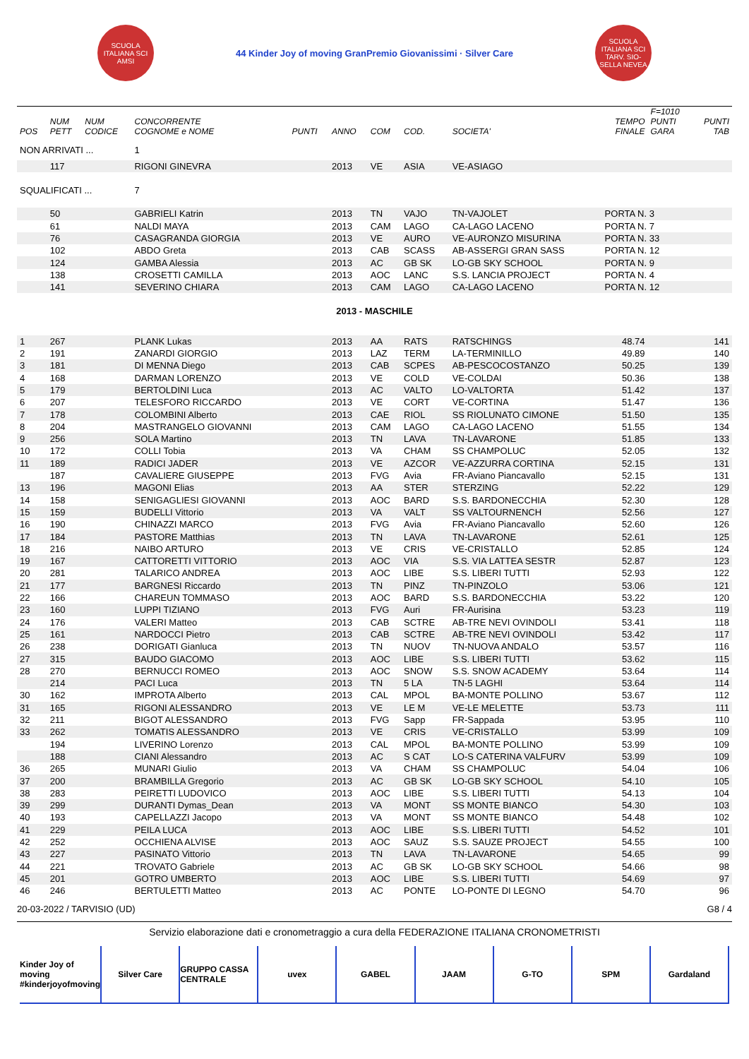SCUOLA ITALIANA SCI AMSI
44 Kinder Joy of moving GranPremio Giovanissimi · Silver Care
SCUOLA ITALIANA SCI TARV. SIO-SELLA NEVEA
| POS | NUM PETT | NUM CODICE | CONCORRENTE COGNOME e NOME | PUNTI | ANNO | COM | COD. | SOCIETA' | TEMPO FINALE | F=1010 PUNTI GARA | PUNTI TAB |
| --- | --- | --- | --- | --- | --- | --- | --- | --- | --- | --- | --- |
| NON ARRIVATI ... | | | 1 | | | | | | | | |
| | 117 | | RIGONI GINEVRA | | 2013 | VE | ASIA | VE-ASIAGO | | | |
| SQUALIFICATI ... | | | 7 | | | | | | | | |
| | 50 | | GABRIELI Katrin | | 2013 | TN | VAJO | TN-VAJOLET | PORTA N. 3 | | |
| | 61 | | NALDI MAYA | | 2013 | CAM | LAGO | CA-LAGO LACENO | PORTA N. 7 | | |
| | 76 | | CASAGRANDA GIORGIA | | 2013 | VE | AURO | VE-AURONZO MISURINA | PORTA N. 33 | | |
| | 102 | | ABDO Greta | | 2013 | CAB | SCASS | AB-ASSERGI GRAN SASS | PORTA N. 12 | | |
| | 124 | | GAMBA Alessia | | 2013 | AC | GB SK | LO-GB SKY SCHOOL | PORTA N. 9 | | |
| | 138 | | CROSETTI CAMILLA | | 2013 | AOC | LANC | S.S. LANCIA PROJECT | PORTA N. 4 | | |
| | 141 | | SEVERINO CHIARA | | 2013 | CAM | LAGO | CA-LAGO LACENO | PORTA N. 12 | | |
| 2013 - MASCHILE | | | | | | | | | | | |
| 1 | 267 | | PLANK Lukas | | 2013 | AA | RATS | RATSCHINGS | 48.74 | | 141 |
| 2 | 191 | | ZANARDI GIORGIO | | 2013 | LAZ | TERM | LA-TERMINILLO | 49.89 | | 140 |
| 3 | 181 | | DI MENNA Diego | | 2013 | CAB | SCPES | AB-PESCOCOSTANZO | 50.25 | | 139 |
| 4 | 168 | | DARMAN LORENZO | | 2013 | VE | COLD | VE-COLDAI | 50.36 | | 138 |
| 5 | 179 | | BERTOLDINI Luca | | 2013 | AC | VALTO | LO-VALTORTA | 51.42 | | 137 |
| 6 | 207 | | TELESFORO RICCARDO | | 2013 | VE | CORT | VE-CORTINA | 51.47 | | 136 |
| 7 | 178 | | COLOMBINI Alberto | | 2013 | CAE | RIOL | SS RIOLUNATO CIMONE | 51.50 | | 135 |
| 8 | 204 | | MASTRANGELO GIOVANNI | | 2013 | CAM | LAGO | CA-LAGO LACENO | 51.55 | | 134 |
| 9 | 256 | | SOLA Martino | | 2013 | TN | LAVA | TN-LAVARONE | 51.85 | | 133 |
| 10 | 172 | | COLLI Tobia | | 2013 | VA | CHAM | SS CHAMPOLUC | 52.05 | | 132 |
| 11 | 189 | | RADICI JADER | | 2013 | VE | AZCOR | VE-AZZURRA CORTINA | 52.15 | | 131 |
| | 187 | | CAVALIERE GIUSEPPE | | 2013 | FVG | Avia | FR-Aviano Piancavallo | 52.15 | | 131 |
| 13 | 196 | | MAGONI Elias | | 2013 | AA | STER | STERZING | 52.22 | | 129 |
| 14 | 158 | | SENIGAGLIESI GIOVANNI | | 2013 | AOC | BARD | S.S. BARDONECCHIA | 52.30 | | 128 |
| 15 | 159 | | BUDELLI Vittorio | | 2013 | VA | VALT | SS VALTOURNENCH | 52.56 | | 127 |
| 16 | 190 | | CHINAZZI MARCO | | 2013 | FVG | Avia | FR-Aviano Piancavallo | 52.60 | | 126 |
| 17 | 184 | | PASTORE Matthias | | 2013 | TN | LAVA | TN-LAVARONE | 52.61 | | 125 |
| 18 | 216 | | NAIBO ARTURO | | 2013 | VE | CRIS | VE-CRISTALLO | 52.85 | | 124 |
| 19 | 167 | | CATTORETTI VITTORIO | | 2013 | AOC | VIA | S.S. VIA LATTEA SESTR | 52.87 | | 123 |
| 20 | 281 | | TALARICO ANDREA | | 2013 | AOC | LIBE | S.S. LIBERI TUTTI | 52.93 | | 122 |
| 21 | 177 | | BARGNESI Riccardo | | 2013 | TN | PINZ | TN-PINZOLO | 53.06 | | 121 |
| 22 | 166 | | CHAREUN TOMMASO | | 2013 | AOC | BARD | S.S. BARDONECCHIA | 53.22 | | 120 |
| 23 | 160 | | LUPPI TIZIANO | | 2013 | FVG | Auri | FR-Aurisina | 53.23 | | 119 |
| 24 | 176 | | VALERI Matteo | | 2013 | CAB | SCTRE | AB-TRE NEVI OVINDOLI | 53.41 | | 118 |
| 25 | 161 | | NARDOCCI Pietro | | 2013 | CAB | SCTRE | AB-TRE NEVI OVINDOLI | 53.42 | | 117 |
| 26 | 238 | | DORIGATI Gianluca | | 2013 | TN | NUOV | TN-NUOVA ANDALO | 53.57 | | 116 |
| 27 | 315 | | BAUDO GIACOMO | | 2013 | AOC | LIBE | S.S. LIBERI TUTTI | 53.62 | | 115 |
| 28 | 270 | | BERNUCCI ROMEO | | 2013 | AOC | SNOW | S.S. SNOW ACADEMY | 53.64 | | 114 |
| | 214 | | PACI Luca | | 2013 | TN | 5 LA | TN-5 LAGHI | 53.64 | | 114 |
| 30 | 162 | | IMPROTA Alberto | | 2013 | CAL | MPOL | BA-MONTE POLLINO | 53.67 | | 112 |
| 31 | 165 | | RIGONI ALESSANDRO | | 2013 | VE | LE M | VE-LE MELETTE | 53.73 | | 111 |
| 32 | 211 | | BIGOT ALESSANDRO | | 2013 | FVG | Sapp | FR-Sappada | 53.95 | | 110 |
| 33 | 262 | | TOMATIS ALESSANDRO | | 2013 | VE | CRIS | VE-CRISTALLO | 53.99 | | 109 |
| | 194 | | LIVERINO Lorenzo | | 2013 | CAL | MPOL | BA-MONTE POLLINO | 53.99 | | 109 |
| | 188 | | CIANI Alessandro | | 2013 | AC | S CAT | LO-S CATERINA VALFURV | 53.99 | | 109 |
| 36 | 265 | | MUNARI Giulio | | 2013 | VA | CHAM | SS CHAMPOLUC | 54.04 | | 106 |
| 37 | 200 | | BRAMBILLA Gregorio | | 2013 | AC | GB SK | LO-GB SKY SCHOOL | 54.10 | | 105 |
| 38 | 283 | | PEIRETTI LUDOVICO | | 2013 | AOC | LIBE | S.S. LIBERI TUTTI | 54.13 | | 104 |
| 39 | 299 | | DURANTI Dymas_Dean | | 2013 | VA | MONT | SS MONTE BIANCO | 54.30 | | 103 |
| 40 | 193 | | CAPELLAZZI Jacopo | | 2013 | VA | MONT | SS MONTE BIANCO | 54.48 | | 102 |
| 41 | 229 | | PEILA LUCA | | 2013 | AOC | LIBE | S.S. LIBERI TUTTI | 54.52 | | 101 |
| 42 | 252 | | OCCHIENA ALVISE | | 2013 | AOC | SAUZ | S.S. SAUZE PROJECT | 54.55 | | 100 |
| 43 | 227 | | PASINATO Vittorio | | 2013 | TN | LAVA | TN-LAVARONE | 54.65 | | 99 |
| 44 | 221 | | TROVATO Gabriele | | 2013 | AC | GB SK | LO-GB SKY SCHOOL | 54.66 | | 98 |
| 45 | 201 | | GOTRO UMBERTO | | 2013 | AOC | LIBE | S.S. LIBERI TUTTI | 54.69 | | 97 |
| 46 | 246 | | BERTULETTI Matteo | | 2013 | AC | PONTE | LO-PONTE DI LEGNO | 54.70 | | 96 |
20-03-2022 / TARVISIO (UD) G8 / 4
Servizio elaborazione dati e cronometraggio a cura della FEDERAZIONE ITALIANA CRONOMETRISTI
Kinder Joy of moving #kinderjoyofmoving
Silver Care GRUPPO CASSA CENTRALE uvex GABEL JAAM G-TO SPM Gardaland